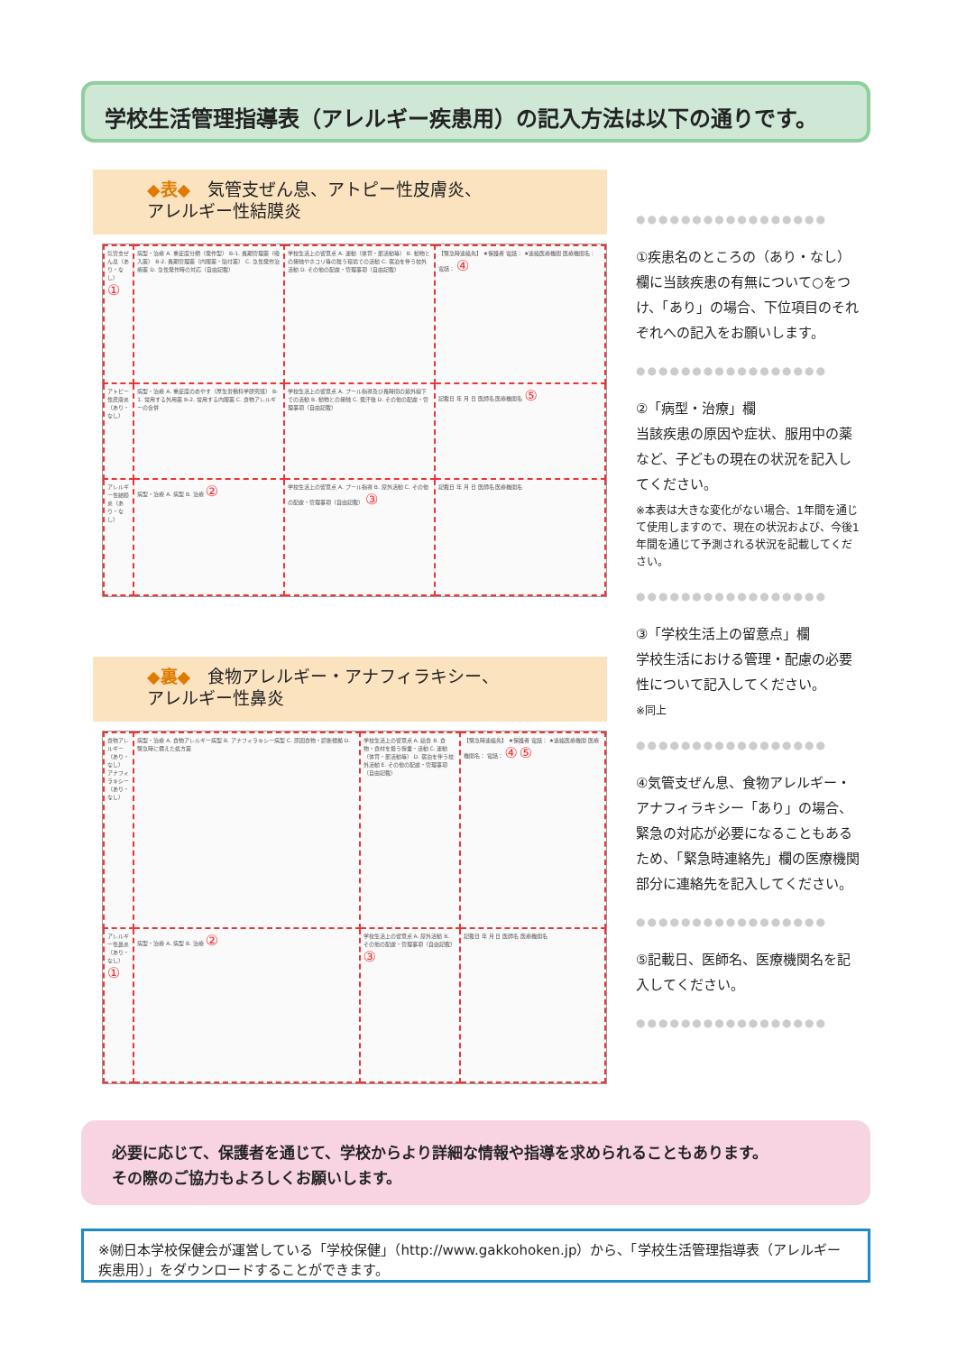学校生活管理指導表（アレルギー疾患用）の記入方法は以下の通りです。
◆表◆　気管支ぜん息、アトピー性皮膚炎、
アレルギー性結膜炎
| 気管支ぜん息（あり・なし） ① | 病型・治療 A. 重症度分類（発作型） B-1. 長期管理薬（吸入薬） B-2. 長期管理薬（内服薬・貼付薬） C. 急性発作治療薬 D. 急性発作時の対応（自由記載） | 学校生活上の留意点 A. 運動（体育・部活動等） B. 動物との接触やホコリ等の舞う環境での活動 C. 宿泊を伴う校外活動 D. その他の配慮・管理事項（自由記載） | 【緊急時連絡先】 ★保護者 電話： ★連絡医療機関 医療機関名： 電話： ④ |
| アトピー性皮膚炎（あり・なし） | 病型・治療 A. 重症度のめやす（厚生労働科学研究班） B-1. 常用する外用薬 B-2. 常用する内服薬 C. 食物アレルギーの合併 | 学校生活上の留意点 A. プール指導及び長時間の紫外線下での活動 B. 動物との接触 C. 発汗後 D. その他の配慮・管理事項（自由記載） | 記載日 年 月 日 医師名 医療機関名 ⑤ |
| アレルギー性結膜炎（あり・なし） | 病型・治療 A. 病型 B. 治療 ② | 学校生活上の留意点 A. プール指導 B. 屋外活動 C. その他の配慮・管理事項（自由記載） ③ | 記載日 年 月 日 医師名 医療機関名 |
◆裏◆　食物アレルギー・アナフィラキシー、
アレルギー性鼻炎
| 食物アレルギー（あり・なし） アナフィラキシー（あり・なし） | 病型・治療 A. 食物アレルギー病型 B. アナフィラキシー病型 C. 原因食物・診断根拠 D. 緊急時に備えた処方薬 | 学校生活上の留意点 A. 給食 B. 食物・食材を扱う授業・活動 C. 運動（体育・部活動等） D. 宿泊を伴う校外活動 E. その他の配慮・管理事項（自由記載） | 【緊急時連絡先】 ★保護者 電話： ★連絡医療機関 医療機関名： 電話： ④ ⑤ |
| アレルギー性鼻炎（あり・なし） ① | 病型・治療 A. 病型 B. 治療 ② | 学校生活上の留意点 A. 屋外活動 B. その他の配慮・管理事項（自由記載） ③ | 記載日 年 月 日 医師名 医療機関名 |
●●●●●●●●●●●●●●●●●
①疾患名のところの（あり・なし）欄に当該疾患の有無について○をつけ、「あり」の場合、下位項目のそれぞれへの記入をお願いします。
●●●●●●●●●●●●●●●●●
②「病型・治療」欄
当該疾患の原因や症状、服用中の薬など、子どもの現在の状況を記入してください。
※本表は大きな変化がない場合、1年間を通じて使用しますので、現在の状況および、今後1年間を通じて予測される状況を記載してください。
●●●●●●●●●●●●●●●●●
③「学校生活上の留意点」欄
学校生活における管理・配慮の必要性について記入してください。
※同上
●●●●●●●●●●●●●●●●●
④気管支ぜん息、食物アレルギー・アナフィラキシー「あり」の場合、緊急の対応が必要になることもあるため、「緊急時連絡先」欄の医療機関部分に連絡先を記入してください。
●●●●●●●●●●●●●●●●●
⑤記載日、医師名、医療機関名を記入してください。
●●●●●●●●●●●●●●●●●
必要に応じて、保護者を通じて、学校からより詳細な情報や指導を求められることもあります。
その際のご協力もよろしくお願いします。
※㈶日本学校保健会が運営している「学校保健」（http://www.gakkohoken.jp）から、「学校生活管理指導表（アレルギー疾患用）」をダウンロードすることができます。